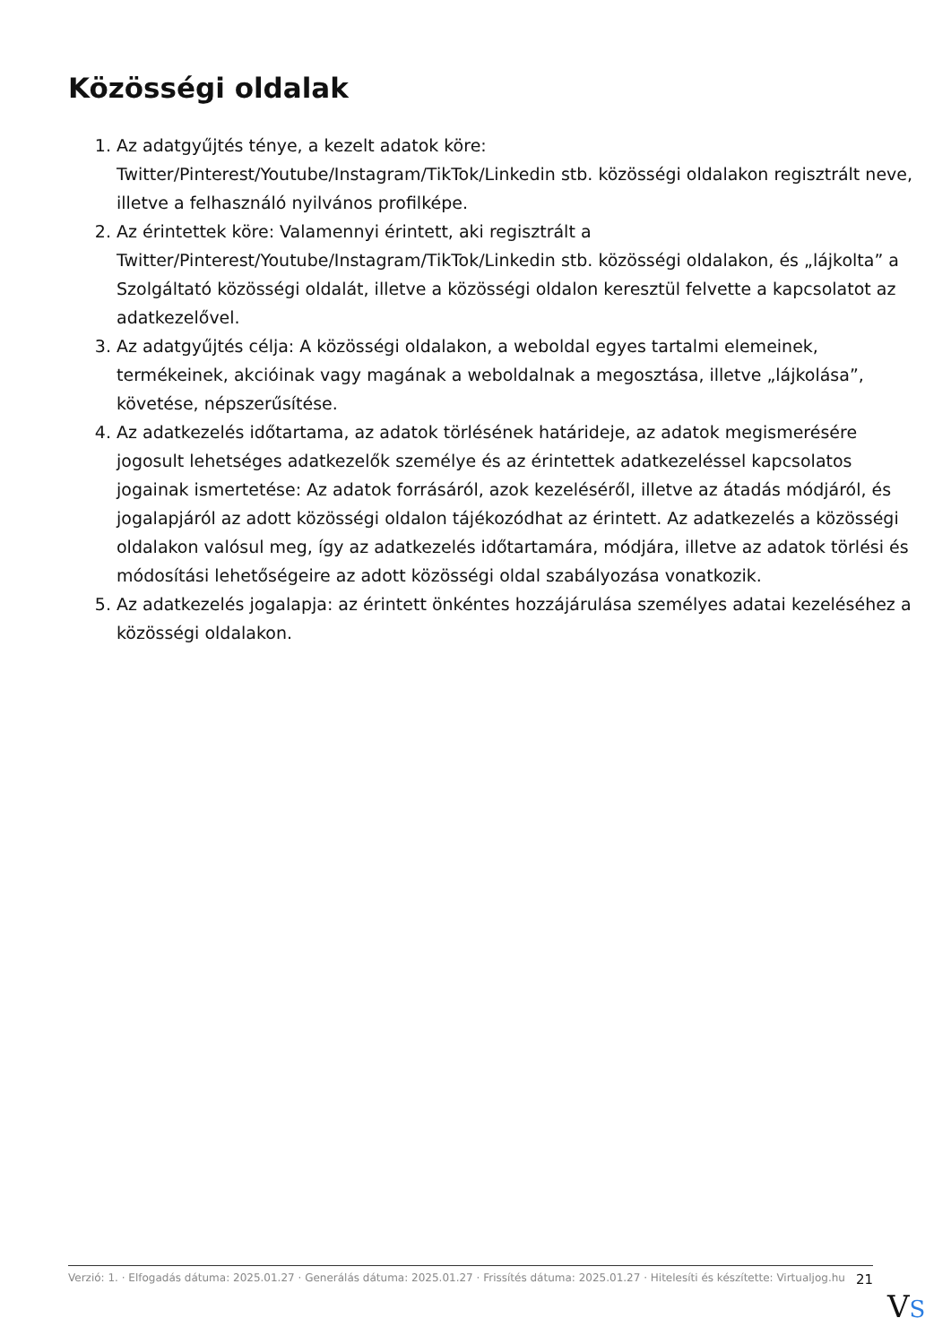Közösségi oldalak
1. Az adatgyűjtés ténye, a kezelt adatok köre: Twitter/Pinterest/Youtube/Instagram/TikTok/Linkedin stb. közösségi oldalakon regisztrált neve, illetve a felhasználó nyilvános profilképe.
2. Az érintettek köre: Valamennyi érintett, aki regisztrált a Twitter/Pinterest/Youtube/Instagram/TikTok/Linkedin stb. közösségi oldalakon, és „lájkolta” a Szolgáltató közösségi oldalát, illetve a közösségi oldalon keresztül felvette a kapcsolatot az adatkezelővel.
3. Az adatgyűjtés célja: A közösségi oldalakon, a weboldal egyes tartalmi elemeinek, termékeinek, akcióinak vagy magának a weboldalnak a megosztása, illetve „lájkolása”, követése, népszerűsítése.
4. Az adatkezelés időtartama, az adatok törlésének határideje, az adatok megismerésére jogosult lehetséges adatkezelők személye és az érintettek adatkezeléssel kapcsolatos jogainak ismertetése: Az adatok forrásáról, azok kezeléséről, illetve az átadás módjáról, és jogalapjáról az adott közösségi oldalon tájékozódhat az érintett. Az adatkezelés a közösségi oldalakon valósul meg, így az adatkezelés időtartamára, módjára, illetve az adatok törlési és módosítási lehetőségeire az adott közösségi oldal szabályozása vonatkozik.
5. Az adatkezelés jogalapja: az érintett önkéntes hozzájárulása személyes adatai kezeléséhez a közösségi oldalakon.
Verzió: 1. · Elfogadás dátuma: 2025.01.27 · Generálás dátuma: 2025.01.27 · Frissítés dátuma: 2025.01.27 · Hitelesíti és készítette: Virtualjog.hu
21
VS